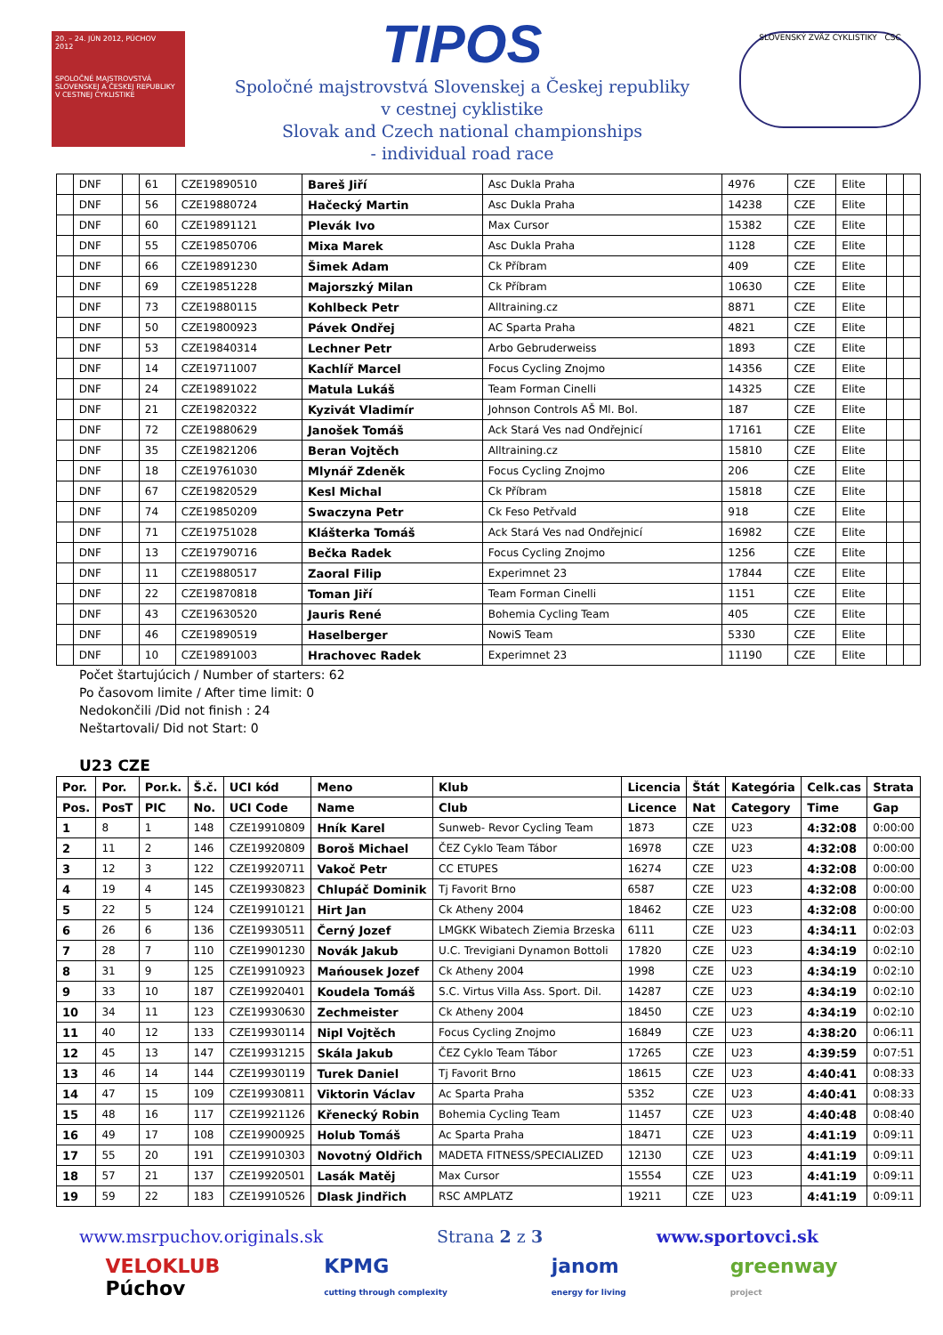20. – 24. JÚN 2012, PÚCHOV
2012
SPOLOČNÉ MAJSTROVSTVÁ SLOVENSKEJ A ČESKEJ REPUBLIKY V CESTNEJ CYKLISTIKE
TIPOS
Spoločné majstrovstvá Slovenskej a Českej republiky
v cestnej cyklistike
Slovak and Czech national championships
- individual road race
SLOVENSKÝ ZVÄZ CYKLISTIKY ČSC
| | DNF | | 61 | CZE19890510 | Bareš Jiří | Asc Dukla Praha | 4976 | CZE | Elite | | |
| | DNF | | 56 | CZE19880724 | Hačecký Martin | Asc Dukla Praha | 14238 | CZE | Elite | | |
| | DNF | | 60 | CZE19891121 | Plevák Ivo | Max Cursor | 15382 | CZE | Elite | | |
| | DNF | | 55 | CZE19850706 | Mixa Marek | Asc Dukla Praha | 1128 | CZE | Elite | | |
| | DNF | | 66 | CZE19891230 | Šimek Adam | Ck Příbram | 409 | CZE | Elite | | |
| | DNF | | 69 | CZE19851228 | Majorszký Milan | Ck Příbram | 10630 | CZE | Elite | | |
| | DNF | | 73 | CZE19880115 | Kohlbeck Petr | Alltraining.cz | 8871 | CZE | Elite | | |
| | DNF | | 50 | CZE19800923 | Pávek Ondřej | AC Sparta Praha | 4821 | CZE | Elite | | |
| | DNF | | 53 | CZE19840314 | Lechner Petr | Arbo Gebruderweiss | 1893 | CZE | Elite | | |
| | DNF | | 14 | CZE19711007 | Kachlíř Marcel | Focus Cycling Znojmo | 14356 | CZE | Elite | | |
| | DNF | | 24 | CZE19891022 | Matula Lukáš | Team Forman Cinelli | 14325 | CZE | Elite | | |
| | DNF | | 21 | CZE19820322 | Kyzivát Vladimír | Johnson Controls AŠ Ml. Bol. | 187 | CZE | Elite | | |
| | DNF | | 72 | CZE19880629 | Janošek Tomáš | Ack Stará Ves nad Ondřejnicí | 17161 | CZE | Elite | | |
| | DNF | | 35 | CZE19821206 | Beran Vojtěch | Alltraining.cz | 15810 | CZE | Elite | | |
| | DNF | | 18 | CZE19761030 | Mlynář Zdeněk | Focus Cycling Znojmo | 206 | CZE | Elite | | |
| | DNF | | 67 | CZE19820529 | Kesl Michal | Ck Příbram | 15818 | CZE | Elite | | |
| | DNF | | 74 | CZE19850209 | Swaczyna Petr | Ck Feso Petřvald | 918 | CZE | Elite | | |
| | DNF | | 71 | CZE19751028 | Klášterka Tomáš | Ack Stará Ves nad Ondřejnicí | 16982 | CZE | Elite | | |
| | DNF | | 13 | CZE19790716 | Bečka Radek | Focus Cycling Znojmo | 1256 | CZE | Elite | | |
| | DNF | | 11 | CZE19880517 | Zaoral Filip | Experimnet 23 | 17844 | CZE | Elite | | |
| | DNF | | 22 | CZE19870818 | Toman Jiří | Team Forman Cinelli | 1151 | CZE | Elite | | |
| | DNF | | 43 | CZE19630520 | Jauris René | Bohemia Cycling Team | 405 | CZE | Elite | | |
| | DNF | | 46 | CZE19890519 | Haselberger | NowiS Team | 5330 | CZE | Elite | | |
| | DNF | | 10 | CZE19891003 | Hrachovec Radek | Experimnet 23 | 11190 | CZE | Elite | | |
Počet štartujúcich / Number of starters: 62
Po časovom limite / After time limit: 0
Nedokončili /Did not finish : 24
Neštartovali/ Did not Start: 0
U23 CZE
| Por. | Por. | Por.k. | Š.č. | UCI kód | Meno | Klub | Licencia | Štát | Kategória | Celk.cas | Strata |
| --- | --- | --- | --- | --- | --- | --- | --- | --- | --- | --- | --- |
| Pos. | PosT | PIC | No. | UCI Code | Name | Club | Licence | Nat | Category | Time | Gap |
| 1 | 8 | 1 | 148 | CZE19910809 | Hník Karel | Sunweb- Revor Cycling Team | 1873 | CZE | U23 | 4:32:08 | 0:00:00 |
| 2 | 11 | 2 | 146 | CZE19920809 | Boroš Michael | ČEZ Cyklo Team Tábor | 16978 | CZE | U23 | 4:32:08 | 0:00:00 |
| 3 | 12 | 3 | 122 | CZE19920711 | Vakoč Petr | CC ETUPES | 16274 | CZE | U23 | 4:32:08 | 0:00:00 |
| 4 | 19 | 4 | 145 | CZE19930823 | Chlupáč Dominik | Tj Favorit Brno | 6587 | CZE | U23 | 4:32:08 | 0:00:00 |
| 5 | 22 | 5 | 124 | CZE19910121 | Hirt Jan | Ck Atheny 2004 | 18462 | CZE | U23 | 4:32:08 | 0:00:00 |
| 6 | 26 | 6 | 136 | CZE19930511 | Černý Jozef | LMGKK Wibatech Ziemia Brzeska | 6111 | CZE | U23 | 4:34:11 | 0:02:03 |
| 7 | 28 | 7 | 110 | CZE19901230 | Novák Jakub | U.C. Trevigiani Dynamon Bottoli | 17820 | CZE | U23 | 4:34:19 | 0:02:10 |
| 8 | 31 | 9 | 125 | CZE19910923 | Mańousek Jozef | Ck Atheny 2004 | 1998 | CZE | U23 | 4:34:19 | 0:02:10 |
| 9 | 33 | 10 | 187 | CZE19920401 | Koudela Tomáš | S.C. Virtus Villa Ass. Sport. Dil. | 14287 | CZE | U23 | 4:34:19 | 0:02:10 |
| 10 | 34 | 11 | 123 | CZE19930630 | Zechmeister | Ck Atheny 2004 | 18450 | CZE | U23 | 4:34:19 | 0:02:10 |
| 11 | 40 | 12 | 133 | CZE19930114 | Nipl Vojtěch | Focus Cycling Znojmo | 16849 | CZE | U23 | 4:38:20 | 0:06:11 |
| 12 | 45 | 13 | 147 | CZE19931215 | Skála Jakub | ČEZ Cyklo Team Tábor | 17265 | CZE | U23 | 4:39:59 | 0:07:51 |
| 13 | 46 | 14 | 144 | CZE19930119 | Turek Daniel | Tj Favorit Brno | 18615 | CZE | U23 | 4:40:41 | 0:08:33 |
| 14 | 47 | 15 | 109 | CZE19930811 | Viktorin Václav | Ac Sparta Praha | 5352 | CZE | U23 | 4:40:41 | 0:08:33 |
| 15 | 48 | 16 | 117 | CZE19921126 | Křenecký Robin | Bohemia Cycling Team | 11457 | CZE | U23 | 4:40:48 | 0:08:40 |
| 16 | 49 | 17 | 108 | CZE19900925 | Holub Tomáš | Ac Sparta Praha | 18471 | CZE | U23 | 4:41:19 | 0:09:11 |
| 17 | 55 | 20 | 191 | CZE19910303 | Novotný Oldřich | MADETA FITNESS/SPECIALIZED | 12130 | CZE | U23 | 4:41:19 | 0:09:11 |
| 18 | 57 | 21 | 137 | CZE19920501 | Lasák Matěj | Max Cursor | 15554 | CZE | U23 | 4:41:19 | 0:09:11 |
| 19 | 59 | 22 | 183 | CZE19910526 | Dlask Jindřich | RSC AMPLATZ | 19211 | CZE | U23 | 4:41:19 | 0:09:11 |
www.msrpuchov.originals.sk Strana 2 z 3 www.sportovci.sk
VELOKLUB
Púchov KPMG
cutting through complexity janom
energy for living greenway
project